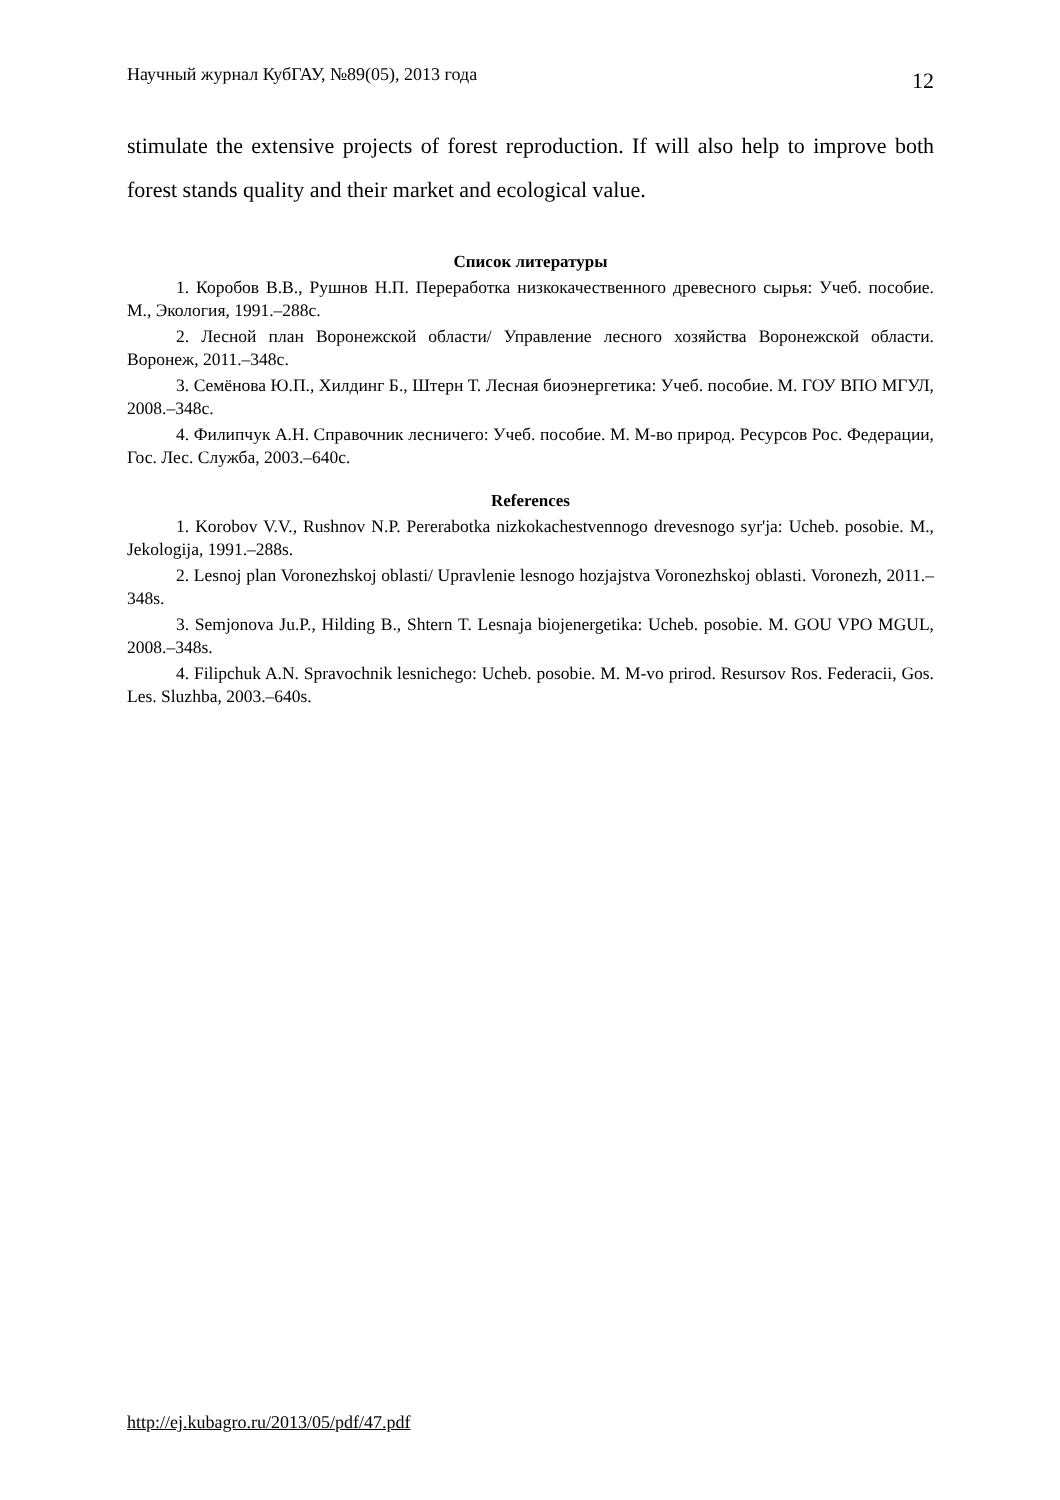Научный журнал КубГАУ, №89(05), 2013 года 12
stimulate the extensive projects of forest reproduction. If will also help to improve both forest stands quality and their market and ecological value.
Список литературы
1. Коробов В.В., Рушнов Н.П. Переработка низкокачественного древесного сырья: Учеб. пособие. М., Экология, 1991.–288с.
2. Лесной план Воронежской области/ Управление лесного хозяйства Воронежской области. Воронеж, 2011.–348с.
3. Семёнова Ю.П., Хилдинг Б., Штерн Т. Лесная биоэнергетика: Учеб. пособие. М. ГОУ ВПО МГУЛ, 2008.–348с.
4. Филипчук А.Н. Справочник лесничего: Учеб. пособие. М. М-во природ. Ресурсов Рос. Федерации, Гос. Лес. Служба, 2003.–640с.
References
1. Korobov V.V., Rushnov N.P. Pererabotka nizkokachestvennogo drevesnogo syr'ja: Ucheb. posobie. M., Jekologija, 1991.–288s.
2. Lesnoj plan Voronezhskoj oblasti/ Upravlenie lesnogo hozjajstva Voronezhskoj oblasti. Voronezh, 2011.–348s.
3. Semjonova Ju.P., Hilding B., Shtern T. Lesnaja biojenergetika: Ucheb. posobie. M. GOU VPO MGUL, 2008.–348s.
4. Filipchuk A.N. Spravochnik lesnichego: Ucheb. posobie. M. M-vo prirod. Resursov Ros. Federacii, Gos. Les. Sluzhba, 2003.–640s.
http://ej.kubagro.ru/2013/05/pdf/47.pdf